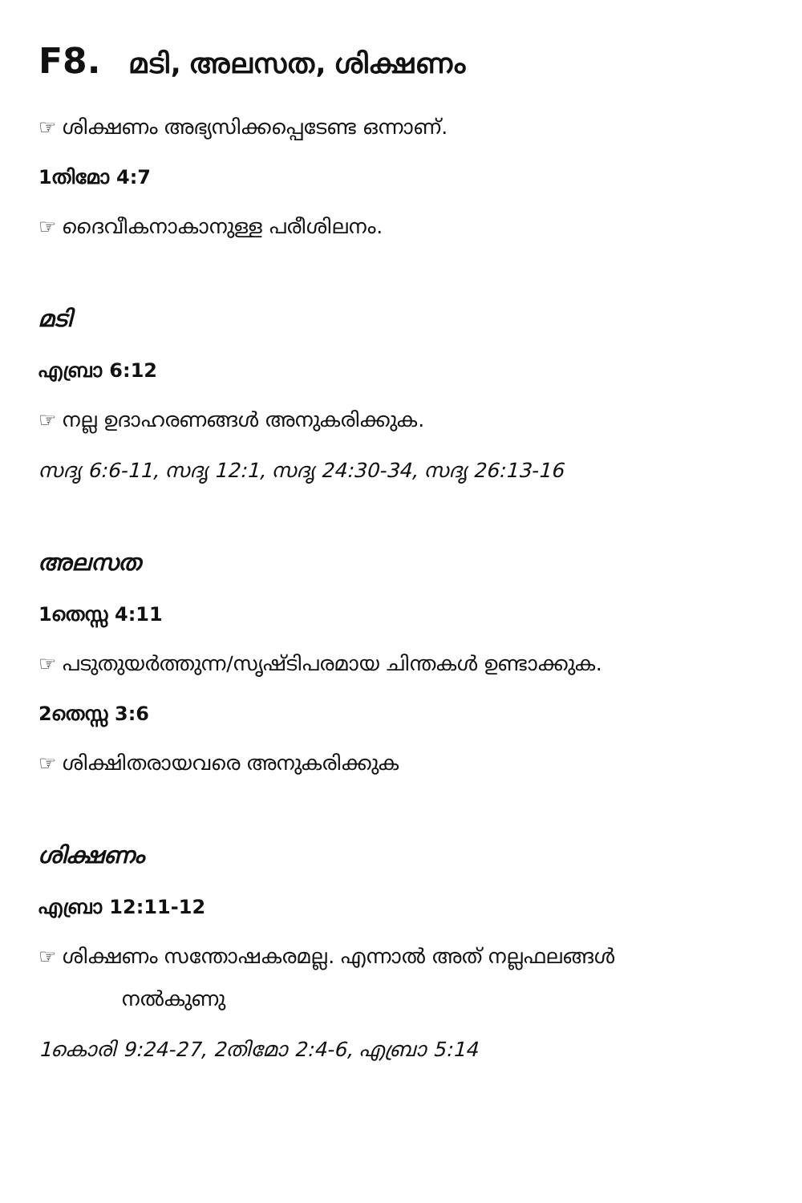F8. മടി, അലസത, ശിക്ഷണം
☞ ശിക്ഷണം അഭ്യസിക്കപ്പെടേണ്ട ഒന്നാണ്.
1തിമോ 4:7
☞ ദൈവീകനാകാനുള്ള പരീശിലനം.
മടി
എബ്രാ 6:12
☞ നല്ല ഉദാഹരണങ്ങൾ അനുകരിക്കുക.
സദൃ 6:6-11, സദൃ 12:1, സദൃ 24:30-34, സദൃ 26:13-16
അലസത
1തെസ്സ 4:11
☞ പടുതുയർത്തുന്ന/സൃഷ്ടിപരമായ ചിന്തകൾ ഉണ്ടാക്കുക.
2തെസ്സ 3:6
☞ ശിക്ഷിതരായവരെ അനുകരിക്കുക
ശിക്ഷണം
എബ്രാ 12:11-12
☞ ശിക്ഷണം സന്തോഷകരമല്ല. എന്നാൽ അത് നല്ലഫലങ്ങൾ
നൽകുണു
1കൊരി 9:24-27, 2തിമോ 2:4-6, എബ്രാ 5:14